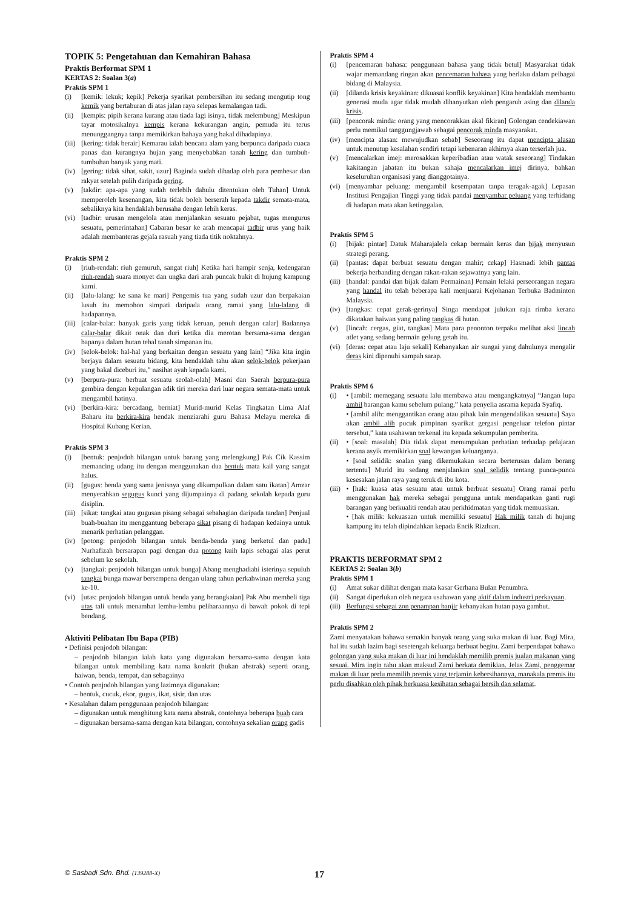TOPIK 5: Pengetahuan dan Kemahiran Bahasa
Praktis Berformat SPM 1
KERTAS 2: Soalan 3(a)
Praktis SPM 1
(i) [kemik: lekuk; kepik] Pekerja syarikat pembersihan itu sedang mengutip tong kemik yang bertaburan di atas jalan raya selepas kemalangan tadi.
(ii) [kempis: pipih kerana kurang atau tiada lagi isinya, tidak melembung] Meskipun tayar motosikalnya kempis kerana kekurangan angin, pemuda itu terus menunggangnya tanpa memikirkan bahaya yang bakal dihadapinya.
(iii) [kering: tidak berair] Kemarau ialah bencana alam yang berpunca daripada cuaca panas dan kurangnya hujan yang menyebabkan tanah kering dan tumbuh-tumbuhan banyak yang mati.
(iv) [gering: tidak sihat, sakit, uzur] Baginda sudah dihadap oleh para pembesar dan rakyat setelah pulih daripada gering.
(v) [takdir: apa-apa yang sudah terlebih dahulu ditentukan oleh Tuhan] Untuk memperoleh kesenangan, kita tidak boleh berserah kepada takdir semata-mata, sebaliknya kita hendaklah berusaha dengan lebih keras.
(vi) [tadbir: urusan mengelola atau menjalankan sesuatu pejabat, tugas mengurus sesuatu, pemerintahan] Cabaran besar ke arah mencapai tadbir urus yang baik adalah membanteras gejala rasuah yang tiada titik noktahnya.
Praktis SPM 2
(i) [riuh-rendah: riuh gemuruh, sangat riuh] Ketika hari hampir senja, kedengaran riuh-rendah suara monyet dan ungka dari arah puncak bukit di hujung kampung kami.
(ii) [lalu-lalang: ke sana ke mari] Pengemis tua yang sudah uzur dan berpakaian lusuh itu memohon simpati daripada orang ramai yang lalu-lalang di hadapannya.
(iii) [calar-balar: banyak garis yang tidak keruan, penuh dengan calar] Badannya calar-balar dikait onak dan duri ketika dia merotan bersama-sama dengan bapanya dalam hutan tebal tanah simpanan itu.
(iv) [selok-belok: hal-hal yang berkaitan dengan sesuatu yang lain] “Jika kita ingin berjaya dalam sesuatu bidang, kita hendaklah tahu akan selok-belok pekerjaan yang bakal diceburi itu,” nasihat ayah kepada kami.
(v) [berpura-pura: berbuat sesuatu seolah-olah] Masni dan Saerah berpura-pura gembira dengan kepulangan adik tiri mereka dari luar negara semata-mata untuk mengambil hatinya.
(vi) [berkira-kira: bercadang, berniat] Murid-murid Kelas Tingkatan Lima Alaf Baharu itu berkira-kira hendak menziarahi guru Bahasa Melayu mereka di Hospital Kubang Kerian.
Praktis SPM 3
(i) [bentuk: penjodoh bilangan untuk barang yang melengkung] Pak Cik Kassim memancing udang itu dengan menggunakan dua bentuk mata kail yang sangat halus.
(ii) [gugus: benda yang sama jenisnya yang dikumpulkan dalam satu ikatan] Amzar menyerahkan segugus kunci yang dijumpainya di padang sekolah kepada guru disiplin.
(iii) [sikat: tangkai atau gugusan pisang sebagai sebahagian daripada tandan] Penjual buah-buahan itu menggantung beberapa sikat pisang di hadapan kedainya untuk menarik perhatian pelanggan.
(iv) [potong: penjodoh bilangan untuk benda-benda yang berketul dan padu] Nurhafizah bersarapan pagi dengan dua potong kuih lapis sebagai alas perut sebelum ke sekolah.
(v) [tangkai: penjodoh bilangan untuk bunga] Abang menghadiahi isterinya sepuluh tangkai bunga mawar bersempena dengan ulang tahun perkahwinan mereka yang ke-10.
(vi) [utas: penjodoh bilangan untuk benda yang berangkaian] Pak Abu membeli tiga utas tali untuk menambat lembu-lembu peliharaannya di bawah pokok di tepi bendang.
Aktiviti Pelibatan Ibu Bapa (PIB)
• Definisi penjodoh bilangan:
– penjodoh bilangan ialah kata yang digunakan bersama-sama dengan kata bilangan untuk membilang kata nama konkrit (bukan abstrak) seperti orang, haiwan, benda, tempat, dan sebagainya
• Contoh penjodoh bilangan yang lazimnya digunakan:
– bentuk, cucuk, ekor, gugus, ikat, sisir, dan utas
• Kesalahan dalam penggunaan penjodoh bilangan:
– digunakan untuk menghitung kata nama abstrak, contohnya beberapa buah cara
– digunakan bersama-sama dengan kata bilangan, contohnya sekalian orang gadis
Praktis SPM 4
(i) [pencemaran bahasa: penggunaan bahasa yang tidak betul] Masyarakat tidak wajar memandang ringan akan pencemaran bahasa yang berlaku dalam pelbagai bidang di Malaysia.
(ii) [dilanda krisis keyakinan: dikuasai konflik keyakinan] Kita hendaklah membantu generasi muda agar tidak mudah dihanyutkan oleh pengaruh asing dan dilanda krisis.
(iii) [pencorak minda: orang yang mencorakkan akal fikiran] Golongan cendekiawan perlu memikul tanggungjawab sebagai pencorak minda masyarakat.
(iv) [mencipta alasan: mewujudkan sebab] Seseorang itu dapat mencipta alasan untuk menutup kesalahan sendiri tetapi kebenaran akhirnya akan terserlah jua.
(v) [mencalarkan imej: merosakkan keperibadian atau watak seseorang] Tindakan kakitangan jabatan itu bukan sahaja mencalarkan imej dirinya, bahkan keseluruhan organisasi yang dianggotainya.
(vi) [menyambar peluang: mengambil kesempatan tanpa teragak-agak] Lepasan Institusi Pengajian Tinggi yang tidak pandai menyambar peluang yang terhidang di hadapan mata akan ketinggalan.
Praktis SPM 5
(i) [bijak: pintar] Datuk Maharajalela cekap bermain keras dan bijak menyusun strategi perang.
(ii) [pantas: dapat berbuat sesuatu dengan mahir; cekap] Hasmadi lebih pantas bekerja berbanding dengan rakan-rakan sejawatnya yang lain.
(iii) [handal: pandai dan bijak dalam Permainan] Pemain lelaki perseorangan negara yang handal itu telah beberapa kali menjuarai Kejohanan Terbuka Badminton Malaysia.
(iv) [tangkas: cepat gerak-gerinya] Singa mendapat julukan raja rimba kerana dikatakan haiwan yang paling tangkas di hutan.
(v) [lincah: cergas, giat, tangkas] Mata para penonton terpaku melihat aksi lincah atlet yang sedang bermain gelung getah itu.
(vi) [deras: cepat atau laju sekali] Kebanyakan air sungai yang dahulunya mengalir deras kini dipenuhi sampah sarap.
Praktis SPM 6
(i) • [ambil: memegang sesuatu lalu membawa atau mengangkatnya] “Jangan lupa ambil barangan kamu sebelum pulang,” kata penyelia asrama kepada Syafiq.
• [ambil alih: menggantikan orang atau pihak lain mengendalikan sesuatu] Saya akan ambil alih pucuk pimpinan syarikat gergasi pengeluar telefon pintar tersebut,” kata usahawan terkenal itu kepada sekumpulan pemberita.
(ii) • [soal: masalah] Dia tidak dapat menumpukan perhatian terhadap pelajaran kerana asyik memikirkan soal kewangan keluarganya.
• [soal selidik: soalan yang dikemukakan secara berterusan dalam borang tertentu] Murid itu sedang menjalankan soal selidik tentang punca-punca kesesakan jalan raya yang teruk di ibu kota.
(iii) • [hak: kuasa atas sesuatu atau untuk berbuat sesuatu] Orang ramai perlu menggunakan hak mereka sebagai pengguna untuk mendapatkan ganti rugi barangan yang berkualiti rendah atau perkhidmatan yang tidak memuaskan.
• [hak milik: kekuasaan untuk memiliki sesuatu] Hak milik tanah di hujung kampung itu telah dipindahkan kepada Encik Rizduan.
PRAKTIS BERFORMAT SPM 2
KERTAS 2: Soalan 3(b)
Praktis SPM 1
(i) Amat sukar dilihat dengan mata kasar Gerhana Bulan Penumbra.
(ii) Sangat diperlukan oleh negara usahawan yang aktif dalam industri perkayuan.
(iii) Berfungsi sebagai zon penampan banjir kebanyakan hutan paya gambut.
Praktis SPM 2
Zami menyatakan bahawa semakin banyak orang yang suka makan di luar. Bagi Mira, hal itu sudah lazim bagi sesetengah keluarga berbuat begitu. Zami berpendapat bahawa golongan yang suka makan di luar ini hendaklah memilih premis jualan makanan yang sesuai. Mira ingin tahu akan maksud Zami berkata demikian. Jelas Zami, penggemar makan di luar perlu memilih premis yang terjamin kebersihannya, manakala premis itu perlu disahkan oleh pihak berkuasa kesihatan sebagai bersih dan selamat.
© Sasbadi Sdn. Bhd. (139288-X) 17